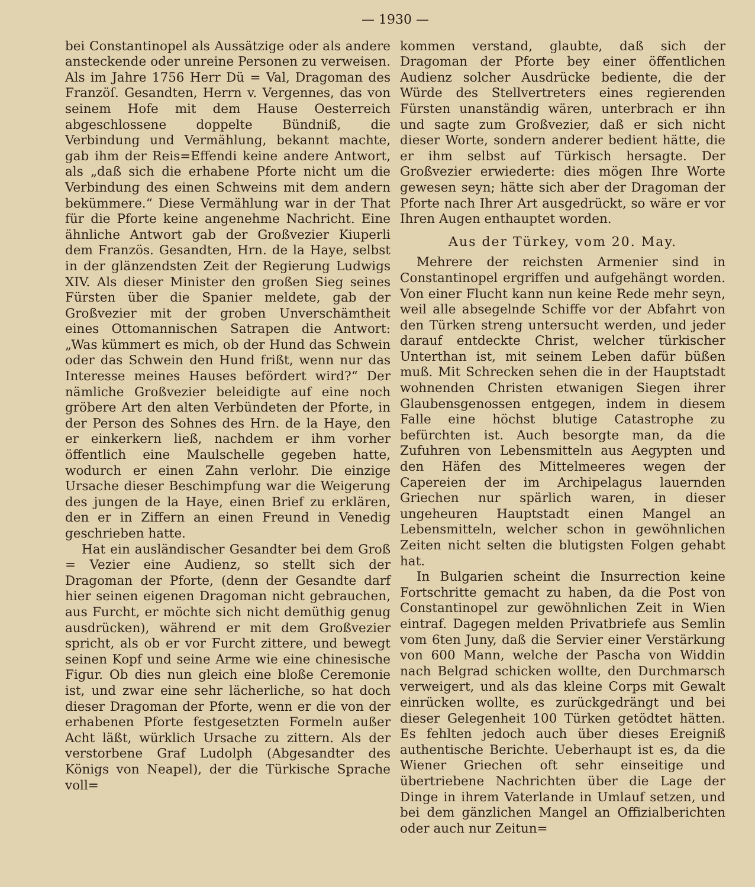— 1930 —
bei Constantinopel als Aussätzige oder als andere ansteckende oder unreine Personen zu verweisen. Als im Jahre 1756 Herr Dü = Val, Dragoman des Franzöſ. Gesandten, Herrn v. Vergennes, das von seinem Hofe mit dem Hause Oesterreich abgeschlossene doppelte Bündniß, die Verbindung und Vermählung, bekannt machte, gab ihm der Reis=Effendi keine andere Antwort, als „daß sich die erhabene Pforte nicht um die Verbindung des einen Schweins mit dem andern bekümmere.“ Diese Vermählung war in der That für die Pforte keine angenehme Nachricht. Eine ähnliche Antwort gab der Großvezier Kiuperli dem Französ. Gesandten, Hrn. de la Haye, selbst in der glänzendsten Zeit der Regierung Ludwigs XIV. Als dieser Minister den großen Sieg seines Fürsten über die Spanier meldete, gab der Großvezier mit der groben Unverschämtheit eines Ottomannischen Satrapen die Antwort: „Was kümmert es mich, ob der Hund das Schwein oder das Schwein den Hund frißt, wenn nur das Interesse meines Hauses befördert wird?“ Der nämliche Großvezier beleidigte auf eine noch gröbere Art den alten Verbündeten der Pforte, in der Person des Sohnes des Hrn. de la Haye, den er einkerkern ließ, nachdem er ihm vorher öffentlich eine Maulschelle gegeben hatte, wodurch er einen Zahn verlohr. Die einzige Ursache dieser Beschimpfung war die Weigerung des jungen de la Haye, einen Brief zu erklären, den er in Ziffern an einen Freund in Venedig geschrieben hatte.
Hat ein ausländischer Gesandter bei dem Groß = Vezier eine Audienz, so stellt sich der Dragoman der Pforte, (denn der Gesandte darf hier seinen eigenen Dragoman nicht gebrauchen, aus Furcht, er möchte sich nicht demüthig genug ausdrücken), während er mit dem Großvezier spricht, als ob er vor Furcht zittere, und bewegt seinen Kopf und seine Arme wie eine chinesische Figur. Ob dies nun gleich eine bloße Ceremonie ist, und zwar eine sehr lächerliche, so hat doch dieser Dragoman der Pforte, wenn er die von der erhabenen Pforte festgesetzten Formeln außer Acht läßt, würklich Ursache zu zittern. Als der verstorbene Graf Ludolph (Abgesandter des Königs von Neapel), der die Türkische Sprache voll=
kommen verstand, glaubte, daß sich der Dragoman der Pforte bey einer öffentlichen Audienz solcher Ausdrücke bediente, die der Würde des Stellvertreters eines regierenden Fürsten unanständig wären, unterbrach er ihn und sagte zum Großvezier, daß er sich nicht dieser Worte, sondern anderer bedient hätte, die er ihm selbst auf Türkisch hersagte. Der Großvezier erwiederte: dies mögen Ihre Worte gewesen seyn; hätte sich aber der Dragoman der Pforte nach Ihrer Art ausgedrückt, so wäre er vor Ihren Augen enthauptet worden.
Aus der Türkey, vom 20. May.
Mehrere der reichsten Armenier sind in Constantinopel ergriffen und aufgehängt worden. Von einer Flucht kann nun keine Rede mehr seyn, weil alle absegelnde Schiffe vor der Abfahrt von den Türken streng untersucht werden, und jeder darauf entdeckte Christ, welcher türkischer Unterthan ist, mit seinem Leben dafür büßen muß. Mit Schrecken sehen die in der Hauptstadt wohnenden Christen etwanigen Siegen ihrer Glaubensgenossen entgegen, indem in diesem Falle eine höchst blutige Catastrophe zu befürchten ist. Auch besorgte man, da die Zufuhren von Lebensmitteln aus Aegypten und den Häfen des Mittelmeeres wegen der Capereien der im Archipelagus lauernden Griechen nur spärlich waren, in dieser ungeheuren Hauptstadt einen Mangel an Lebensmitteln, welcher schon in gewöhnlichen Zeiten nicht selten die blutigsten Folgen gehabt hat.
In Bulgarien scheint die Insurrection keine Fortschritte gemacht zu haben, da die Post von Constantinopel zur gewöhnlichen Zeit in Wien eintraf. Dagegen melden Privatbriefe aus Semlin vom 6ten Juny, daß die Servier einer Verstärkung von 600 Mann, welche der Pascha von Widdin nach Belgrad schicken wollte, den Durchmarsch verweigert, und als das kleine Corps mit Gewalt einrücken wollte, es zurückgedrängt und bei dieser Gelegenheit 100 Türken getödtet hätten. Es fehlten jedoch auch über dieses Ereigniß authentische Berichte. Ueberhaupt ist es, da die Wiener Griechen oft sehr einseitige und übertriebene Nachrichten über die Lage der Dinge in ihrem Vaterlande in Umlauf setzen, und bei dem gänzlichen Mangel an Offizialberichten oder auch nur Zeitun=